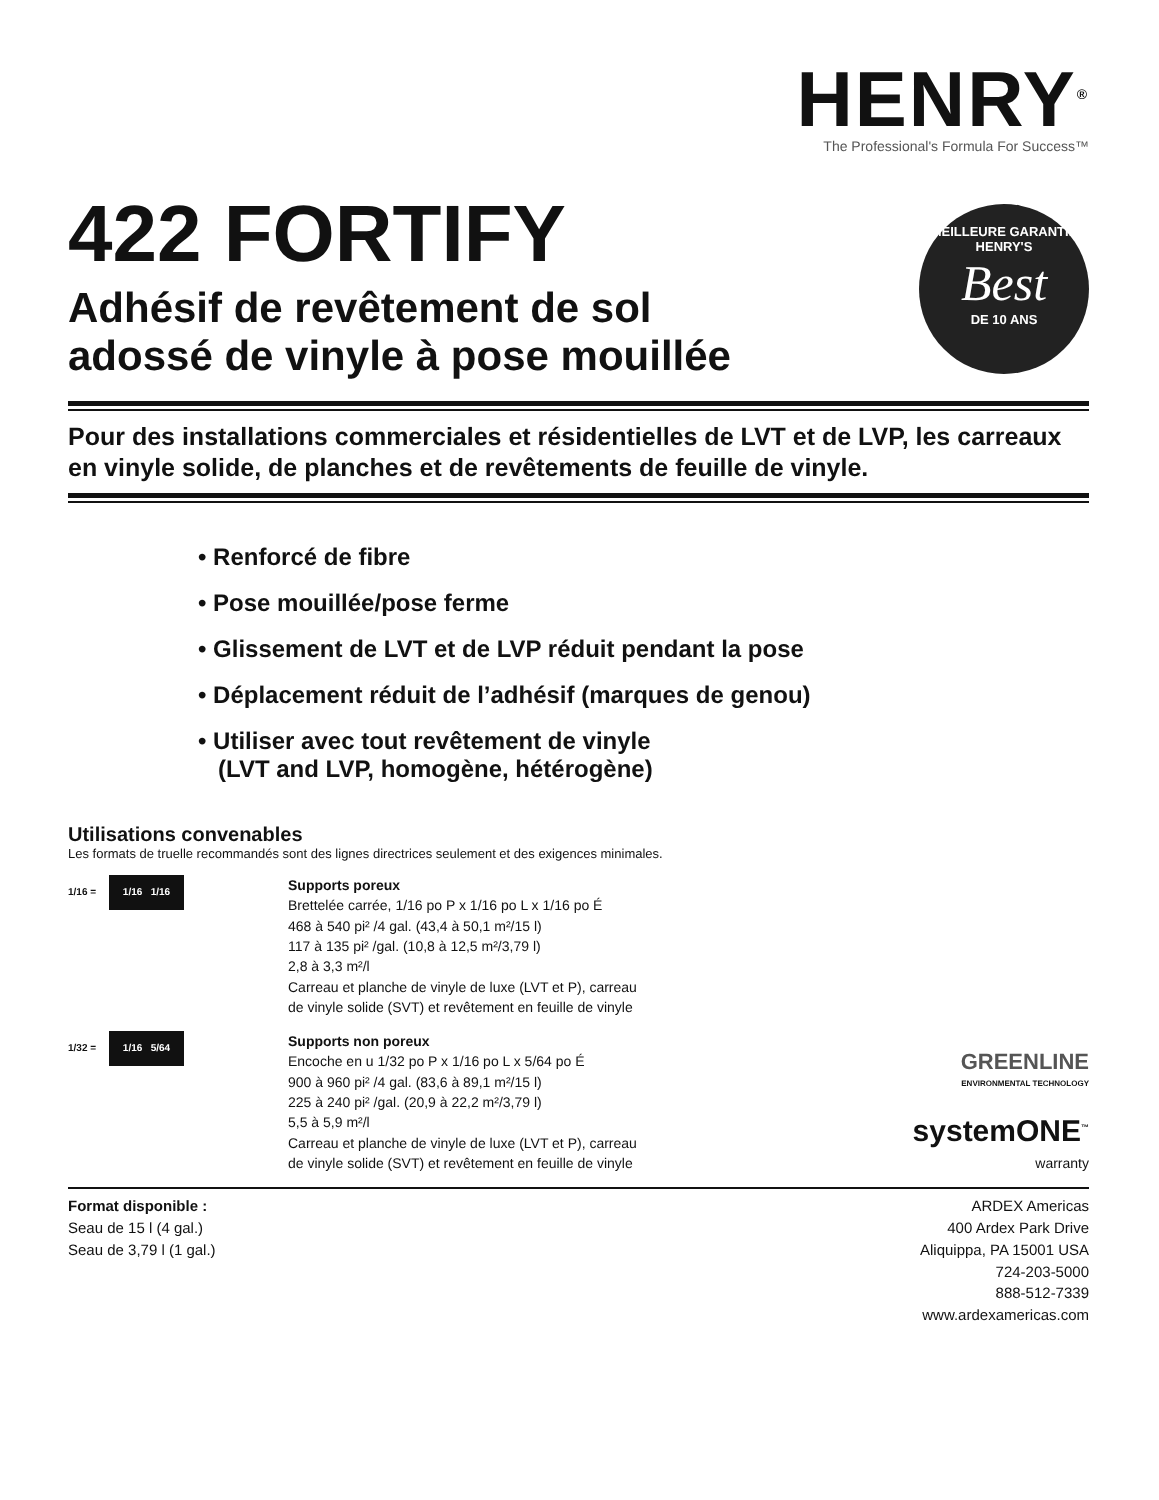HENRY<sup>®</sup>
The Professional's Formula For Success™
422 FORTIFY
MEILLEURE GARANTIE
HENRY'S
Best
DE 10 ANS
Adhésif de revêtement de sol
adossé de vinyle à pose mouillée
Pour des installations commerciales et résidentielles de LVT et de LVP, les carreaux en vinyle solide, de planches et de revêtements de feuille de vinyle.
• Renforcé de fibre
• Pose mouillée/pose ferme
• Glissement de LVT et de LVP réduit pendant la pose
• Déplacement réduit de l’adhésif (marques de genou)
• Utiliser avec tout revêtement de vinyle
(LVT and LVP, homogène, hétérogène)
Utilisations convenables
Les formats de truelle recommandés sont des lignes directrices seulement et des exigences minimales.
1/16 = 1/16 1/16
Supports poreux
Brettelée carrée, 1/16 po P x 1/16 po L x 1/16 po É
468 à 540 pi² /4 gal. (43,4 à 50,1 m²/15 l)
117 à 135 pi² /gal. (10,8 à 12,5 m²/3,79 l)
2,8 à 3,3 m²/l
Carreau et planche de vinyle de luxe (LVT et P), carreau
de vinyle solide (SVT) et revêtement en feuille de vinyle
1/32 = 1/16 5/64
Supports non poreux
Encoche en u 1/32 po P x 1/16 po L x 5/64 po É
900 à 960 pi² /4 gal. (83,6 à 89,1 m²/15 l)
225 à 240 pi² /gal. (20,9 à 22,2 m²/3,79 l)
5,5 à 5,9 m²/l
Carreau et planche de vinyle de luxe (LVT et P), carreau
de vinyle solide (SVT) et revêtement en feuille de vinyle
GREENLINE
ENVIRONMENTAL TECHNOLOGY
systemONE<sup>™</sup>
warranty
Format disponible :
Seau de 15 l (4 gal.)
Seau de 3,79 l (1 gal.)
ARDEX Americas
400 Ardex Park Drive
Aliquippa, PA 15001 USA
724-203-5000
888-512-7339
www.ardexamericas.com